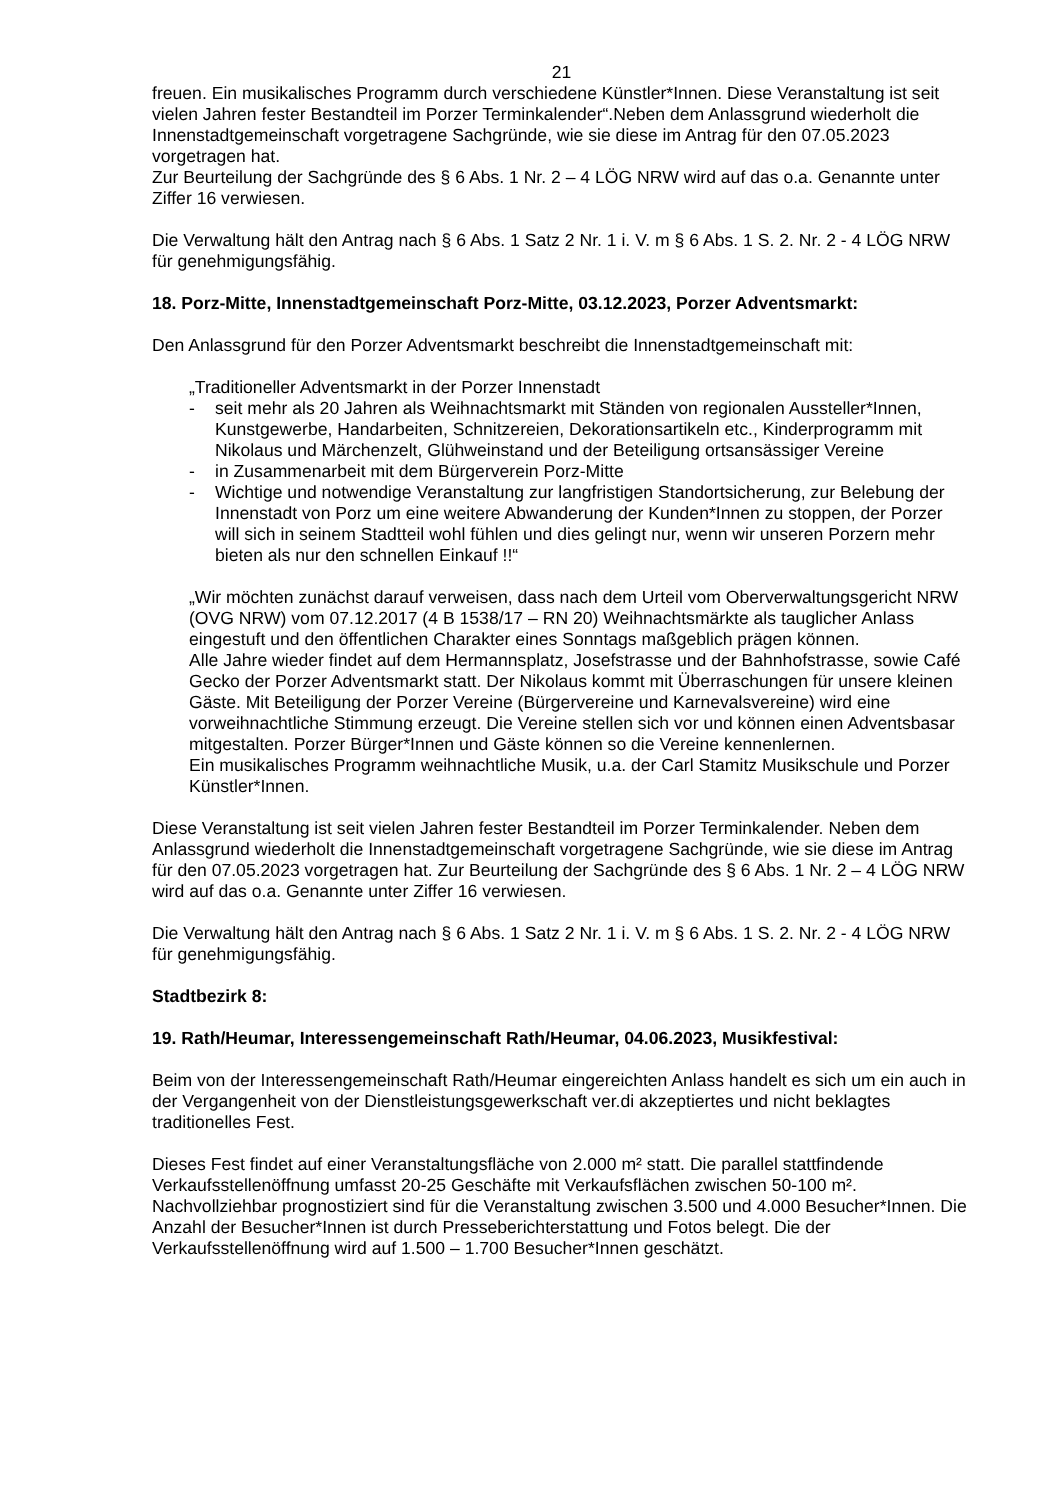21
freuen. Ein musikalisches Programm durch verschiedene Künstler*Innen. Diese Veranstaltung ist seit vielen Jahren fester Bestandteil im Porzer Terminkalender“.Neben dem Anlassgrund wiederholt die Innenstadtgemeinschaft vorgetragene Sachgründe, wie sie diese im Antrag für den 07.05.2023 vorgetragen hat.
Zur Beurteilung der Sachgründe des § 6 Abs. 1 Nr. 2 – 4 LÖG NRW wird auf das o.a. Genannte unter Ziffer 16 verwiesen.
Die Verwaltung hält den Antrag nach § 6 Abs. 1 Satz 2 Nr. 1 i. V. m § 6 Abs. 1 S. 2. Nr. 2 - 4 LÖG NRW für genehmigungsfähig.
18. Porz-Mitte, Innenstadtgemeinschaft Porz-Mitte, 03.12.2023, Porzer Adventsmarkt:
Den Anlassgrund für den Porzer Adventsmarkt beschreibt die Innenstadtgemeinschaft mit:
„Traditioneller Adventsmarkt in der Porzer Innenstadt
- seit mehr als 20 Jahren als Weihnachtsmarkt mit Ständen von regionalen Aussteller*Innen, Kunstgewerbe, Handarbeiten, Schnitzereien, Dekorationsartikeln etc., Kinderprogramm mit Nikolaus und Märchenzelt, Glühweinstand und der Beteiligung ortsansässiger Vereine
- in Zusammenarbeit mit dem Bürgerverein Porz-Mitte
- Wichtige und notwendige Veranstaltung zur langfristigen Standortsicherung, zur Belebung der Innenstadt von Porz um eine weitere Abwanderung der Kunden*Innen zu stoppen, der Porzer will sich in seinem Stadtteil wohl fühlen und dies gelingt nur, wenn wir unseren Porzern mehr bieten als nur den schnellen Einkauf !!“
„Wir möchten zunächst darauf verweisen, dass nach dem Urteil vom Oberverwaltungsgericht NRW (OVG NRW) vom 07.12.2017 (4 B 1538/17 – RN 20) Weihnachtsmärkte als tauglicher Anlass eingestuft und den öffentlichen Charakter eines Sonntags maßgeblich prägen können.
Alle Jahre wieder findet auf dem Hermannsplatz, Josefstrasse und der Bahnhofstrasse, sowie Café Gecko der Porzer Adventsmarkt statt. Der Nikolaus kommt mit Überraschungen für unsere kleinen Gäste. Mit Beteiligung der Porzer Vereine (Bürgervereine und Karnevalsvereine) wird eine vorweihnachtliche Stimmung erzeugt. Die Vereine stellen sich vor und können einen Adventsbasar mitgestalten. Porzer Bürger*Innen und Gäste können so die Vereine kennenlernen.
Ein musikalisches Programm weihnachtliche Musik, u.a. der Carl Stamitz Musikschule und Porzer Künstler*Innen.
Diese Veranstaltung ist seit vielen Jahren fester Bestandteil im Porzer Terminkalender. Neben dem Anlassgrund wiederholt die Innenstadtgemeinschaft vorgetragene Sachgründe, wie sie diese im Antrag für den 07.05.2023 vorgetragen hat. Zur Beurteilung der Sachgründe des § 6 Abs. 1 Nr. 2 – 4 LÖG NRW wird auf das o.a. Genannte unter Ziffer 16 verwiesen.
Die Verwaltung hält den Antrag nach § 6 Abs. 1 Satz 2 Nr. 1 i. V. m § 6 Abs. 1 S. 2. Nr. 2 - 4 LÖG NRW für genehmigungsfähig.
Stadtbezirk 8:
19. Rath/Heumar, Interessengemeinschaft Rath/Heumar, 04.06.2023, Musikfestival:
Beim von der Interessengemeinschaft Rath/Heumar eingereichten Anlass handelt es sich um ein auch in der Vergangenheit von der Dienstleistungsgewerkschaft ver.di akzeptiertes und nicht beklagtes traditionelles Fest.
Dieses Fest findet auf einer Veranstaltungsfläche von 2.000 m² statt. Die parallel stattfindende Verkaufsstellenöffnung umfasst 20-25 Geschäfte mit Verkaufsflächen zwischen 50-100 m². Nachvollziehbar prognostiziert sind für die Veranstaltung zwischen 3.500 und 4.000 Besucher*Innen. Die Anzahl der Besucher*Innen ist durch Presseberichterstattung und Fotos belegt. Die der Verkaufsstellenöffnung wird auf 1.500 – 1.700 Besucher*Innen geschätzt.